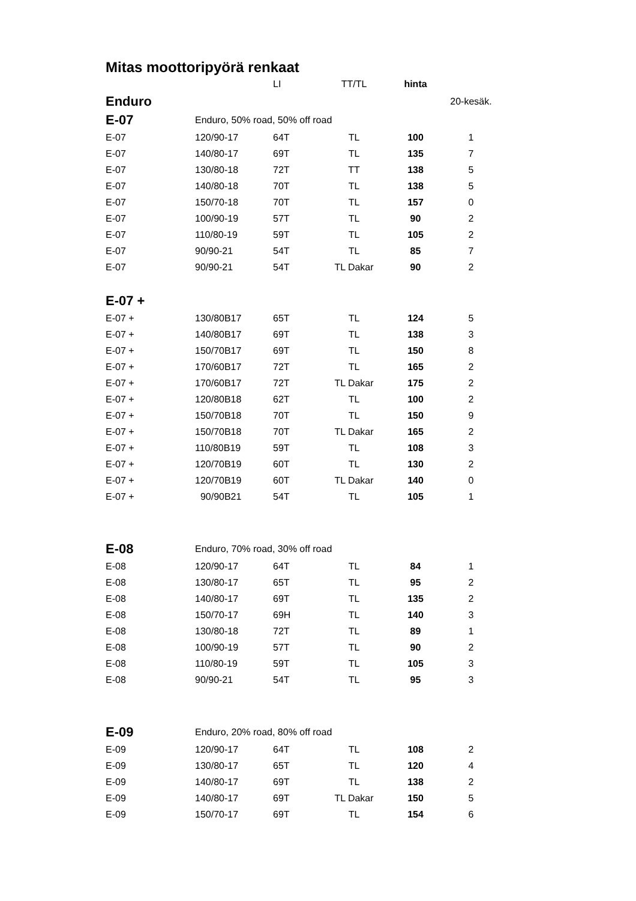Mitas moottoripyörä renkaat
| | | LI | TT/TL | hinta | |
| Enduro | | | | | 20-kesäk. |
| E-07 | Enduro, 50% road, 50% off road | | | | |
| E-07 | 120/90-17 | 64T | TL | 100 | 1 |
| E-07 | 140/80-17 | 69T | TL | 135 | 7 |
| E-07 | 130/80-18 | 72T | TT | 138 | 5 |
| E-07 | 140/80-18 | 70T | TL | 138 | 5 |
| E-07 | 150/70-18 | 70T | TL | 157 | 0 |
| E-07 | 100/90-19 | 57T | TL | 90 | 2 |
| E-07 | 110/80-19 | 59T | TL | 105 | 2 |
| E-07 | 90/90-21 | 54T | TL | 85 | 7 |
| E-07 | 90/90-21 | 54T | TL Dakar | 90 | 2 |
| E-07 + | | | | | |
| E-07 + | 130/80B17 | 65T | TL | 124 | 5 |
| E-07 + | 140/80B17 | 69T | TL | 138 | 3 |
| E-07 + | 150/70B17 | 69T | TL | 150 | 8 |
| E-07 + | 170/60B17 | 72T | TL | 165 | 2 |
| E-07 + | 170/60B17 | 72T | TL Dakar | 175 | 2 |
| E-07 + | 120/80B18 | 62T | TL | 100 | 2 |
| E-07 + | 150/70B18 | 70T | TL | 150 | 9 |
| E-07 + | 150/70B18 | 70T | TL Dakar | 165 | 2 |
| E-07 + | 110/80B19 | 59T | TL | 108 | 3 |
| E-07 + | 120/70B19 | 60T | TL | 130 | 2 |
| E-07 + | 120/70B19 | 60T | TL Dakar | 140 | 0 |
| E-07 + | 90/90B21 | 54T | TL | 105 | 1 |
| E-08 | Enduro, 70% road, 30% off road | | | | |
| E-08 | 120/90-17 | 64T | TL | 84 | 1 |
| E-08 | 130/80-17 | 65T | TL | 95 | 2 |
| E-08 | 140/80-17 | 69T | TL | 135 | 2 |
| E-08 | 150/70-17 | 69H | TL | 140 | 3 |
| E-08 | 130/80-18 | 72T | TL | 89 | 1 |
| E-08 | 100/90-19 | 57T | TL | 90 | 2 |
| E-08 | 110/80-19 | 59T | TL | 105 | 3 |
| E-08 | 90/90-21 | 54T | TL | 95 | 3 |
| E-09 | Enduro, 20% road, 80% off road | | | | |
| E-09 | 120/90-17 | 64T | TL | 108 | 2 |
| E-09 | 130/80-17 | 65T | TL | 120 | 4 |
| E-09 | 140/80-17 | 69T | TL | 138 | 2 |
| E-09 | 140/80-17 | 69T | TL Dakar | 150 | 5 |
| E-09 | 150/70-17 | 69T | TL | 154 | 6 |